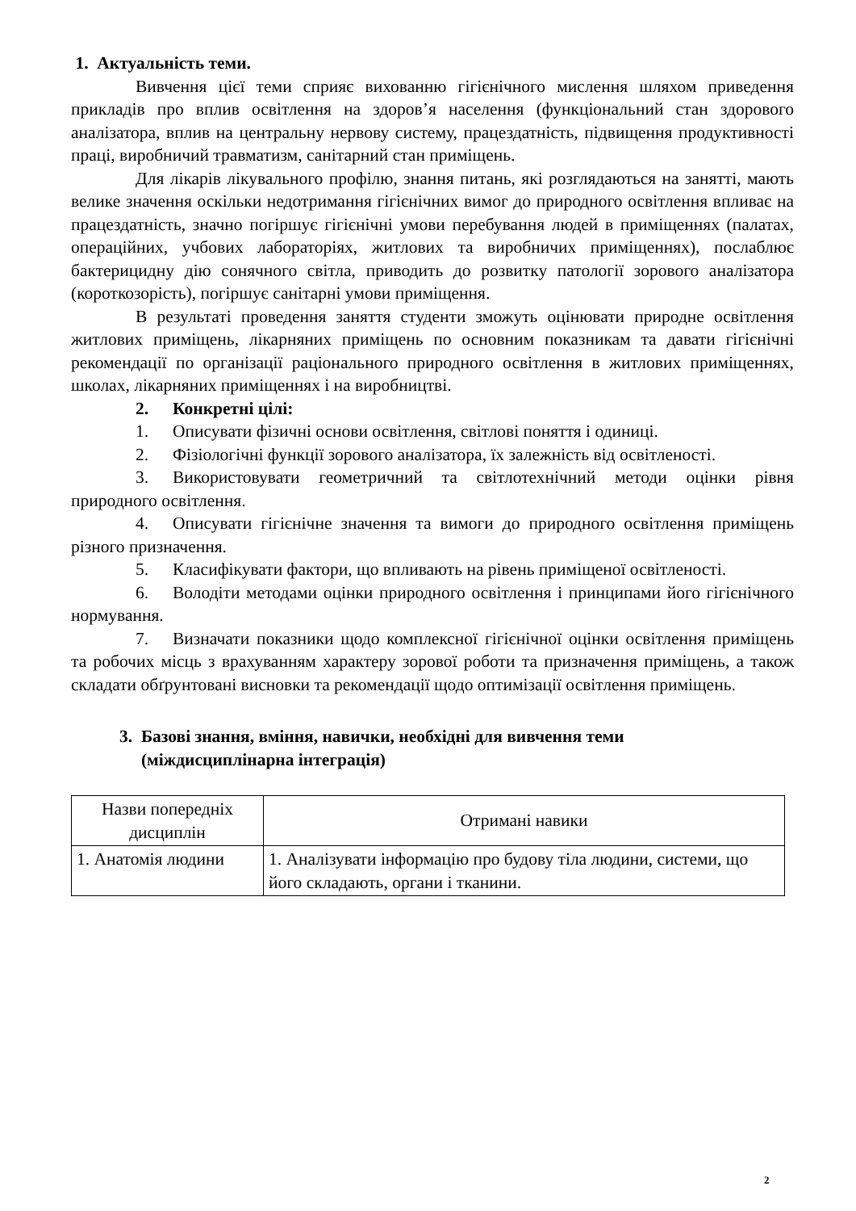1. Актуальність теми.
Вивчення цієї теми сприяє вихованню гігієнічного мислення шляхом приведення прикладів про вплив освітлення на здоров’я населення (функціональний стан здорового аналізатора, вплив на центральну нервову систему, працездатність, підвищення продуктивності праці, виробничий травматизм, санітарний стан приміщень.
Для лікарів лікувального профілю, знання питань, які розглядаються на занятті, мають велике значення оскільки недотримання гігієнічних вимог до природного освітлення впливає на працездатність, значно погіршує гігієнічні умови перебування людей в приміщеннях (палатах, операційних, учбових лабораторіях, житлових та виробничих приміщеннях), послаблює бактерицидну дію сонячного світла, приводить до розвитку патології зорового аналізатора (короткозорість), погіршує санітарні умови приміщення.
В результаті проведення заняття студенти зможуть оцінювати природне освітлення житлових приміщень, лікарняних приміщень по основним показникам та давати гігієнічні рекомендації по організації раціонального природного освітлення в житлових приміщеннях, школах, лікарняних приміщеннях і на виробництві.
2. Конкретні цілі:
1. Описувати фізичні основи освітлення, світлові поняття і одиниці.
2. Фізіологічні функції зорового аналізатора, їх залежність від освітленості.
3. Використовувати геометричний та світлотехнічний методи оцінки рівня природного освітлення.
4. Описувати гігієнічне значення та вимоги до природного освітлення приміщень різного призначення.
5. Класифікувати фактори, що впливають на рівень приміщеної освітленості.
6. Володіти методами оцінки природного освітлення і принципами його гігієнічного нормування.
7. Визначати показники щодо комплексної гігієнічної оцінки освітлення приміщень та робочих місць з врахуванням характеру зорової роботи та призначення приміщень, а також складати обґрунтовані висновки та рекомендації щодо оптимізації освітлення приміщень.
3. Базові знання, вміння, навички, необхідні для вивчення теми
(міждисциплінарна інтеграція)
| Назви попередніх дисциплін | Отримані навики |
| --- | --- |
| 1. Анатомія людини | 1. Аналізувати інформацію про будову тіла людини, системи, що його складають, органи і тканини. |
2